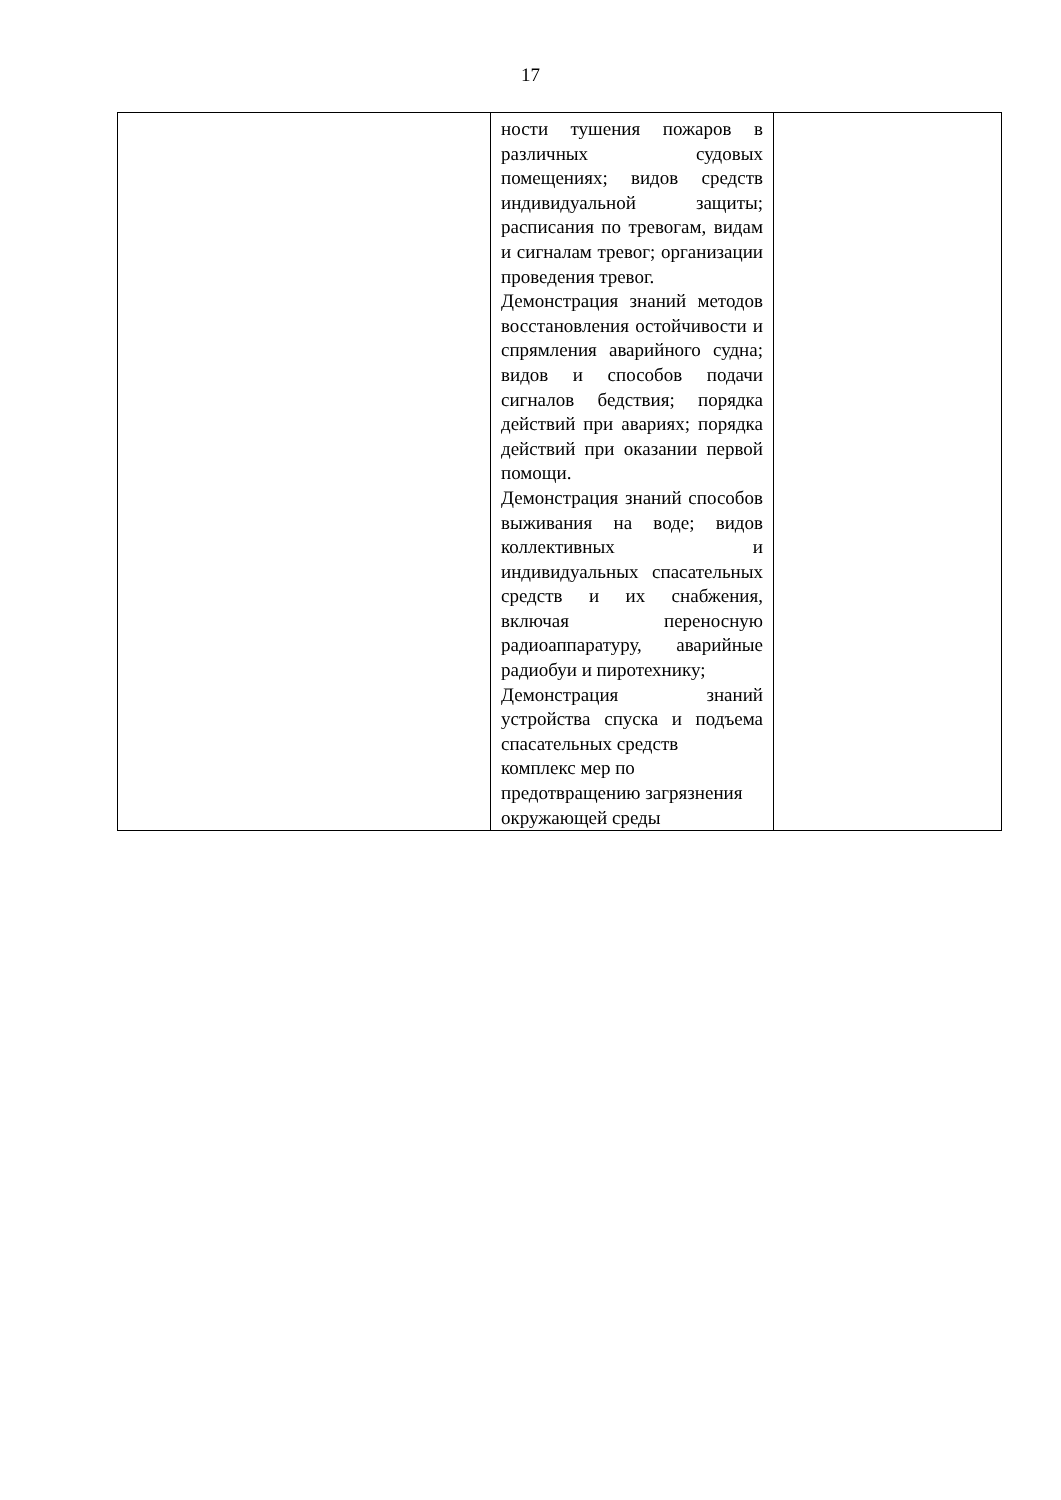17
| | ности тушения пожаров в различных судовых помещениях; видов средств индивидуальной защиты; расписания по тревогам, видам и сигналам тревог; организации проведения тревог. Демонстрация знаний методов восстановления остойчивости и спрямления аварийного судна; видов и способов подачи сигналов бедствия; порядка действий при авариях; порядка действий при оказании первой помощи. Демонстрация знаний способов выживания на воде; видов коллективных и индивидуальных спасательных средств и их снабжения, включая переносную радиоаппаратуру, аварийные радиобуи и пиротехнику; Демонстрация знаний устройства спуска и подъема спасательных средств комплекс мер по предотвращению загрязнения окружающей среды | |